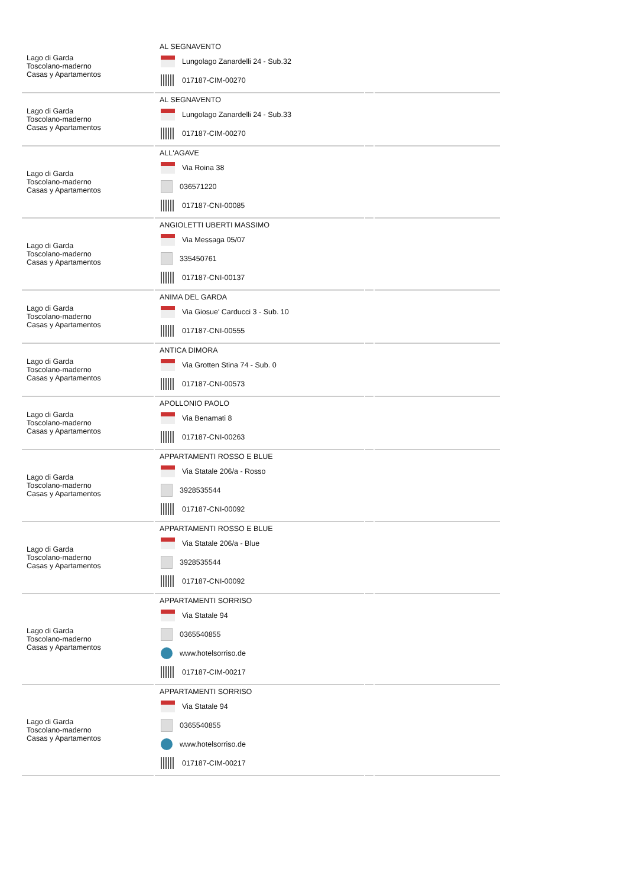| Lago di Garda Toscolano-maderno Casas y Apartamentos | AL SEGNAVENTO Lungolago Zanardelli 24 - Sub.32 017187-CIM-00270 | | |
| Lago di Garda Toscolano-maderno Casas y Apartamentos | AL SEGNAVENTO Lungolago Zanardelli 24 - Sub.33 017187-CIM-00270 | | |
| Lago di Garda Toscolano-maderno Casas y Apartamentos | ALL'AGAVE Via Roina 38 036571220 017187-CNI-00085 | | |
| Lago di Garda Toscolano-maderno Casas y Apartamentos | ANGIOLETTI UBERTI MASSIMO Via Messaga 05/07 335450761 017187-CNI-00137 | | |
| Lago di Garda Toscolano-maderno Casas y Apartamentos | ANIMA DEL GARDA Via Giosue' Carducci 3 - Sub. 10 017187-CNI-00555 | | |
| Lago di Garda Toscolano-maderno Casas y Apartamentos | ANTICA DIMORA Via Grotten Stina 74 - Sub. 0 017187-CNI-00573 | | |
| Lago di Garda Toscolano-maderno Casas y Apartamentos | APOLLONIO PAOLO Via Benamati 8 017187-CNI-00263 | | |
| Lago di Garda Toscolano-maderno Casas y Apartamentos | APPARTAMENTI ROSSO E BLUE Via Statale 206/a - Rosso 3928535544 017187-CNI-00092 | | |
| Lago di Garda Toscolano-maderno Casas y Apartamentos | APPARTAMENTI ROSSO E BLUE Via Statale 206/a - Blue 3928535544 017187-CNI-00092 | | |
| Lago di Garda Toscolano-maderno Casas y Apartamentos | APPARTAMENTI SORRISO Via Statale 94 0365540855 www.hotelsorriso.de 017187-CIM-00217 | | |
| Lago di Garda Toscolano-maderno Casas y Apartamentos | APPARTAMENTI SORRISO Via Statale 94 0365540855 www.hotelsorriso.de 017187-CIM-00217 | | |